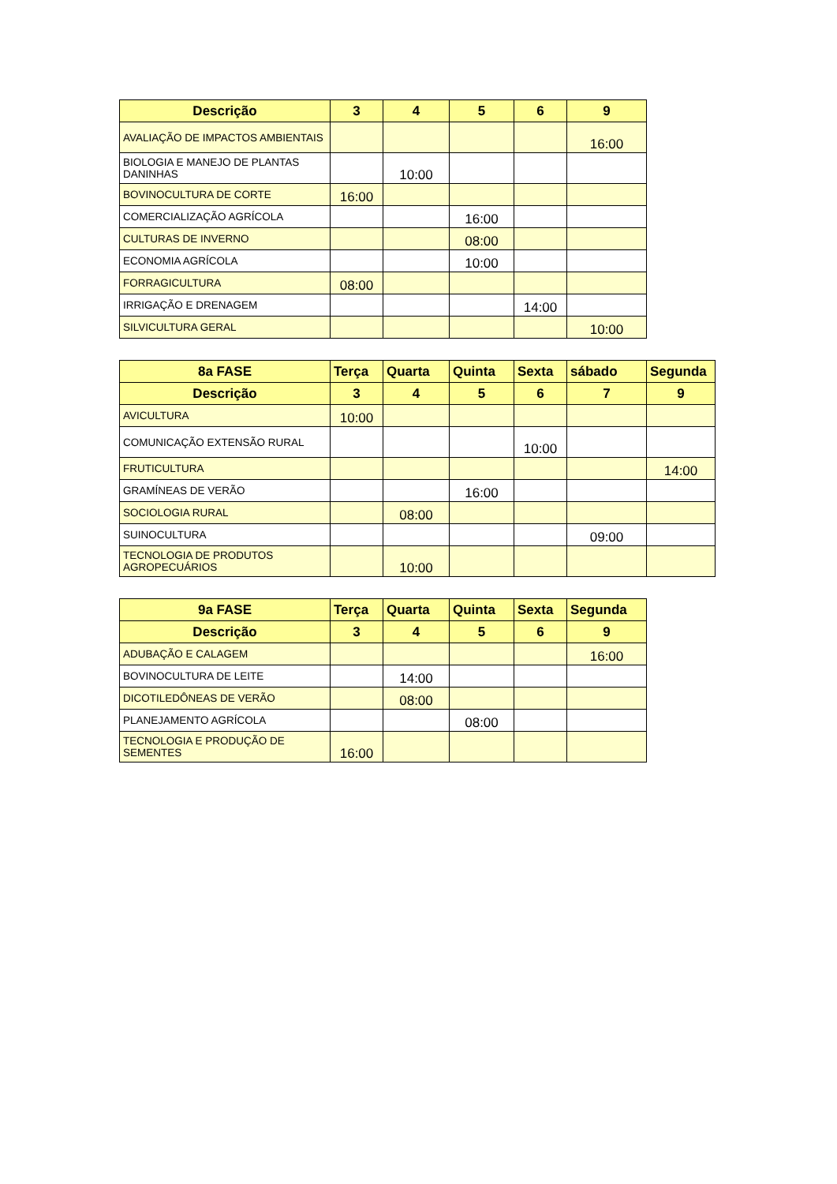| Descrição | 3 | 4 | 5 | 6 | 9 |
| --- | --- | --- | --- | --- | --- |
| AVALIAÇÃO DE IMPACTOS AMBIENTAIS | | | | | 16:00 |
| BIOLOGIA E MANEJO DE PLANTAS DANINHAS | | 10:00 | | | |
| BOVINOCULTURA DE CORTE | 16:00 | | | | |
| COMERCIALIZAÇÃO AGRÍCOLA | | | 16:00 | | |
| CULTURAS DE INVERNO | | | 08:00 | | |
| ECONOMIA AGRÍCOLA | | | 10:00 | | |
| FORRAGICULTURA | 08:00 | | | | |
| IRRIGAÇÃO E DRENAGEM | | | | 14:00 | |
| SILVICULTURA GERAL | | | | | 10:00 |
| 8a FASE | Terça | Quarta | Quinta | Sexta | sábado | Segunda |
| --- | --- | --- | --- | --- | --- | --- |
| Descrição | 3 | 4 | 5 | 6 | 7 | 9 |
| AVICULTURA | 10:00 | | | | | |
| COMUNICAÇÃO EXTENSÃO RURAL | | | | 10:00 | | |
| FRUTICULTURA | | | | | | 14:00 |
| GRAMÍNEAS DE VERÃO | | | 16:00 | | | |
| SOCIOLOGIA RURAL | | 08:00 | | | | |
| SUINOCULTURA | | | | | 09:00 | |
| TECNOLOGIA DE PRODUTOS AGROPECUÁRIOS | | 10:00 | | | | |
| 9a FASE | Terça | Quarta | Quinta | Sexta | Segunda |
| --- | --- | --- | --- | --- | --- |
| Descrição | 3 | 4 | 5 | 6 | 9 |
| ADUBAÇÃO E CALAGEM | | | | | 16:00 |
| BOVINOCULTURA DE LEITE | | 14:00 | | | |
| DICOTILEDÔNEAS DE VERÃO | | 08:00 | | | |
| PLANEJAMENTO AGRÍCOLA | | | 08:00 | | |
| TECNOLOGIA E PRODUÇÃO DE SEMENTES | 16:00 | | | | |